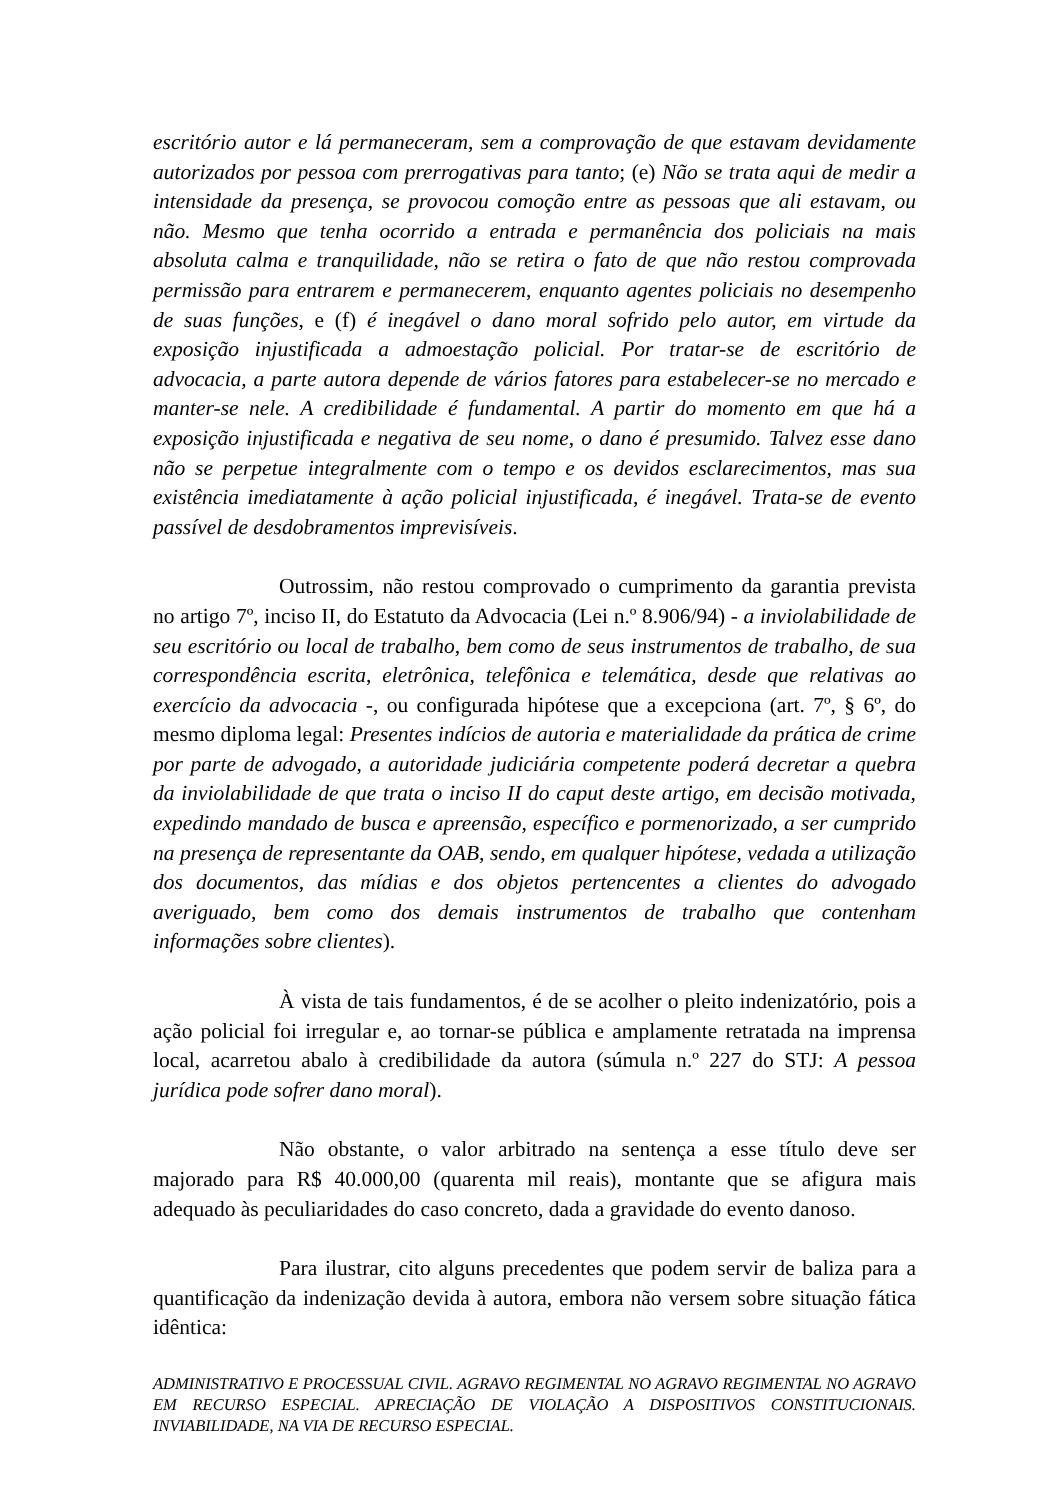escritório autor e lá permaneceram, sem a comprovação de que estavam devidamente autorizados por pessoa com prerrogativas para tanto; (e) Não se trata aqui de medir a intensidade da presença, se provocou comoção entre as pessoas que ali estavam, ou não. Mesmo que tenha ocorrido a entrada e permanência dos policiais na mais absoluta calma e tranquilidade, não se retira o fato de que não restou comprovada permissão para entrarem e permanecerem, enquanto agentes policiais no desempenho de suas funções, e (f) é inegável o dano moral sofrido pelo autor, em virtude da exposição injustificada a admoestação policial. Por tratar-se de escritório de advocacia, a parte autora depende de vários fatores para estabelecer-se no mercado e manter-se nele. A credibilidade é fundamental. A partir do momento em que há a exposição injustificada e negativa de seu nome, o dano é presumido. Talvez esse dano não se perpetue integralmente com o tempo e os devidos esclarecimentos, mas sua existência imediatamente à ação policial injustificada, é inegável. Trata-se de evento passível de desdobramentos imprevisíveis.
Outrossim, não restou comprovado o cumprimento da garantia prevista no artigo 7º, inciso II, do Estatuto da Advocacia (Lei n.º 8.906/94) - a inviolabilidade de seu escritório ou local de trabalho, bem como de seus instrumentos de trabalho, de sua correspondência escrita, eletrônica, telefônica e telemática, desde que relativas ao exercício da advocacia -, ou configurada hipótese que a excepciona (art. 7º, § 6º, do mesmo diploma legal: Presentes indícios de autoria e materialidade da prática de crime por parte de advogado, a autoridade judiciária competente poderá decretar a quebra da inviolabilidade de que trata o inciso II do caput deste artigo, em decisão motivada, expedindo mandado de busca e apreensão, específico e pormenorizado, a ser cumprido na presença de representante da OAB, sendo, em qualquer hipótese, vedada a utilização dos documentos, das mídias e dos objetos pertencentes a clientes do advogado averiguado, bem como dos demais instrumentos de trabalho que contenham informações sobre clientes).
À vista de tais fundamentos, é de se acolher o pleito indenizatório, pois a ação policial foi irregular e, ao tornar-se pública e amplamente retratada na imprensa local, acarretou abalo à credibilidade da autora (súmula n.º 227 do STJ: A pessoa jurídica pode sofrer dano moral).
Não obstante, o valor arbitrado na sentença a esse título deve ser majorado para R$ 40.000,00 (quarenta mil reais), montante que se afigura mais adequado às peculiaridades do caso concreto, dada a gravidade do evento danoso.
Para ilustrar, cito alguns precedentes que podem servir de baliza para a quantificação da indenização devida à autora, embora não versem sobre situação fática idêntica:
ADMINISTRATIVO E PROCESSUAL CIVIL. AGRAVO REGIMENTAL NO AGRAVO REGIMENTAL NO AGRAVO EM RECURSO ESPECIAL. APRECIAÇÃO DE VIOLAÇÃO A DISPOSITIVOS CONSTITUCIONAIS. INVIABILIDADE, NA VIA DE RECURSO ESPECIAL.